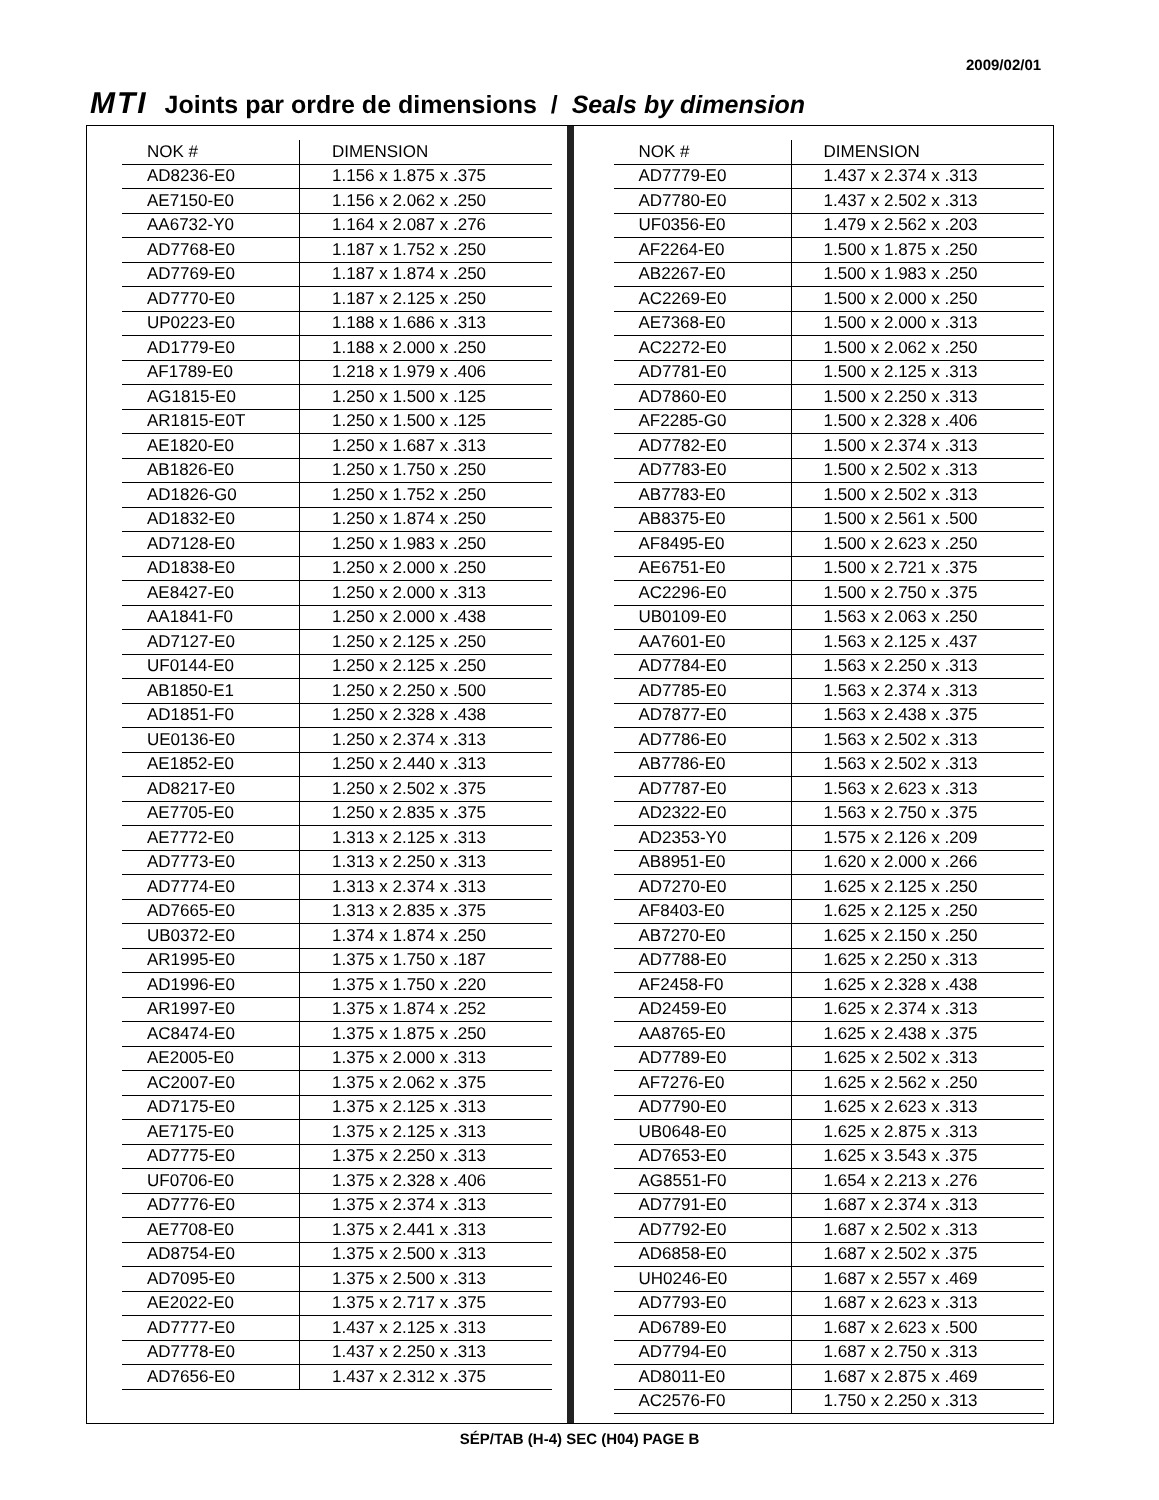2009/02/01
MTI Joints par ordre de dimensions / Seals by dimension
| NOK # | DIMENSION |
| --- | --- |
| AD8236-E0 | 1.156 x 1.875 x .375 |
| AE7150-E0 | 1.156 x 2.062 x .250 |
| AA6732-Y0 | 1.164 x 2.087 x .276 |
| AD7768-E0 | 1.187 x 1.752 x .250 |
| AD7769-E0 | 1.187 x 1.874 x .250 |
| AD7770-E0 | 1.187 x 2.125 x .250 |
| UP0223-E0 | 1.188 x 1.686 x .313 |
| AD1779-E0 | 1.188 x 2.000 x .250 |
| AF1789-E0 | 1.218 x 1.979 x .406 |
| AG1815-E0 | 1.250 x 1.500 x .125 |
| AR1815-E0T | 1.250 x 1.500 x .125 |
| AE1820-E0 | 1.250 x 1.687 x .313 |
| AB1826-E0 | 1.250 x 1.750 x .250 |
| AD1826-G0 | 1.250 x 1.752 x .250 |
| AD1832-E0 | 1.250 x 1.874 x .250 |
| AD7128-E0 | 1.250 x 1.983 x .250 |
| AD1838-E0 | 1.250 x 2.000 x .250 |
| AE8427-E0 | 1.250 x 2.000 x .313 |
| AA1841-F0 | 1.250 x 2.000 x .438 |
| AD7127-E0 | 1.250 x 2.125 x .250 |
| UF0144-E0 | 1.250 x 2.125 x .250 |
| AB1850-E1 | 1.250 x 2.250 x .500 |
| AD1851-F0 | 1.250 x 2.328 x .438 |
| UE0136-E0 | 1.250 x 2.374 x .313 |
| AE1852-E0 | 1.250 x 2.440 x .313 |
| AD8217-E0 | 1.250 x 2.502 x .375 |
| AE7705-E0 | 1.250 x 2.835 x .375 |
| AE7772-E0 | 1.313 x 2.125 x .313 |
| AD7773-E0 | 1.313 x 2.250 x .313 |
| AD7774-E0 | 1.313 x 2.374 x .313 |
| AD7665-E0 | 1.313 x 2.835 x .375 |
| UB0372-E0 | 1.374 x 1.874 x .250 |
| AR1995-E0 | 1.375 x 1.750 x .187 |
| AD1996-E0 | 1.375 x 1.750 x .220 |
| AR1997-E0 | 1.375 x 1.874 x .252 |
| AC8474-E0 | 1.375 x 1.875 x .250 |
| AE2005-E0 | 1.375 x 2.000 x .313 |
| AC2007-E0 | 1.375 x 2.062 x .375 |
| AD7175-E0 | 1.375 x 2.125 x .313 |
| AE7175-E0 | 1.375 x 2.125 x .313 |
| AD7775-E0 | 1.375 x 2.250 x .313 |
| UF0706-E0 | 1.375 x 2.328 x .406 |
| AD7776-E0 | 1.375 x 2.374 x .313 |
| AE7708-E0 | 1.375 x 2.441 x .313 |
| AD8754-E0 | 1.375 x 2.500 x .313 |
| AD7095-E0 | 1.375 x 2.500 x .313 |
| AE2022-E0 | 1.375 x 2.717 x .375 |
| AD7777-E0 | 1.437 x 2.125 x .313 |
| AD7778-E0 | 1.437 x 2.250 x .313 |
| AD7656-E0 | 1.437 x 2.312 x .375 |
| NOK # | DIMENSION |
| --- | --- |
| AD7779-E0 | 1.437 x 2.374 x .313 |
| AD7780-E0 | 1.437 x 2.502 x .313 |
| UF0356-E0 | 1.479 x 2.562 x .203 |
| AF2264-E0 | 1.500 x 1.875 x .250 |
| AB2267-E0 | 1.500 x 1.983 x .250 |
| AC2269-E0 | 1.500 x 2.000 x .250 |
| AE7368-E0 | 1.500 x 2.000 x .313 |
| AC2272-E0 | 1.500 x 2.062 x .250 |
| AD7781-E0 | 1.500 x 2.125 x .313 |
| AD7860-E0 | 1.500 x 2.250 x .313 |
| AF2285-G0 | 1.500 x 2.328 x .406 |
| AD7782-E0 | 1.500 x 2.374 x .313 |
| AD7783-E0 | 1.500 x 2.502 x .313 |
| AB7783-E0 | 1.500 x 2.502 x .313 |
| AB8375-E0 | 1.500 x 2.561 x .500 |
| AF8495-E0 | 1.500 x 2.623 x .250 |
| AE6751-E0 | 1.500 x 2.721 x .375 |
| AC2296-E0 | 1.500 x 2.750 x .375 |
| UB0109-E0 | 1.563 x 2.063 x .250 |
| AA7601-E0 | 1.563 x 2.125 x .437 |
| AD7784-E0 | 1.563 x 2.250 x .313 |
| AD7785-E0 | 1.563 x 2.374 x .313 |
| AD7877-E0 | 1.563 x 2.438 x .375 |
| AD7786-E0 | 1.563 x 2.502 x .313 |
| AB7786-E0 | 1.563 x 2.502 x .313 |
| AD7787-E0 | 1.563 x 2.623 x .313 |
| AD2322-E0 | 1.563 x 2.750 x .375 |
| AD2353-Y0 | 1.575 x 2.126 x .209 |
| AB8951-E0 | 1.620 x 2.000 x .266 |
| AD7270-E0 | 1.625 x 2.125 x .250 |
| AF8403-E0 | 1.625 x 2.125 x .250 |
| AB7270-E0 | 1.625 x 2.150 x .250 |
| AD7788-E0 | 1.625 x 2.250 x .313 |
| AF2458-F0 | 1.625 x 2.328 x .438 |
| AD2459-E0 | 1.625 x 2.374 x .313 |
| AA8765-E0 | 1.625 x 2.438 x .375 |
| AD7789-E0 | 1.625 x 2.502 x .313 |
| AF7276-E0 | 1.625 x 2.562 x .250 |
| AD7790-E0 | 1.625 x 2.623 x .313 |
| UB0648-E0 | 1.625 x 2.875 x .313 |
| AD7653-E0 | 1.625 x 3.543 x .375 |
| AG8551-F0 | 1.654 x 2.213 x .276 |
| AD7791-E0 | 1.687 x 2.374 x .313 |
| AD7792-E0 | 1.687 x 2.502 x .313 |
| AD6858-E0 | 1.687 x 2.502 x .375 |
| UH0246-E0 | 1.687 x 2.557 x .469 |
| AD7793-E0 | 1.687 x 2.623 x .313 |
| AD6789-E0 | 1.687 x 2.623 x .500 |
| AD7794-E0 | 1.687 x 2.750 x .313 |
| AD8011-E0 | 1.687 x 2.875 x .469 |
| AC2576-F0 | 1.750 x 2.250 x .313 |
SÉP/TAB (H-4) SEC (H04) PAGE B